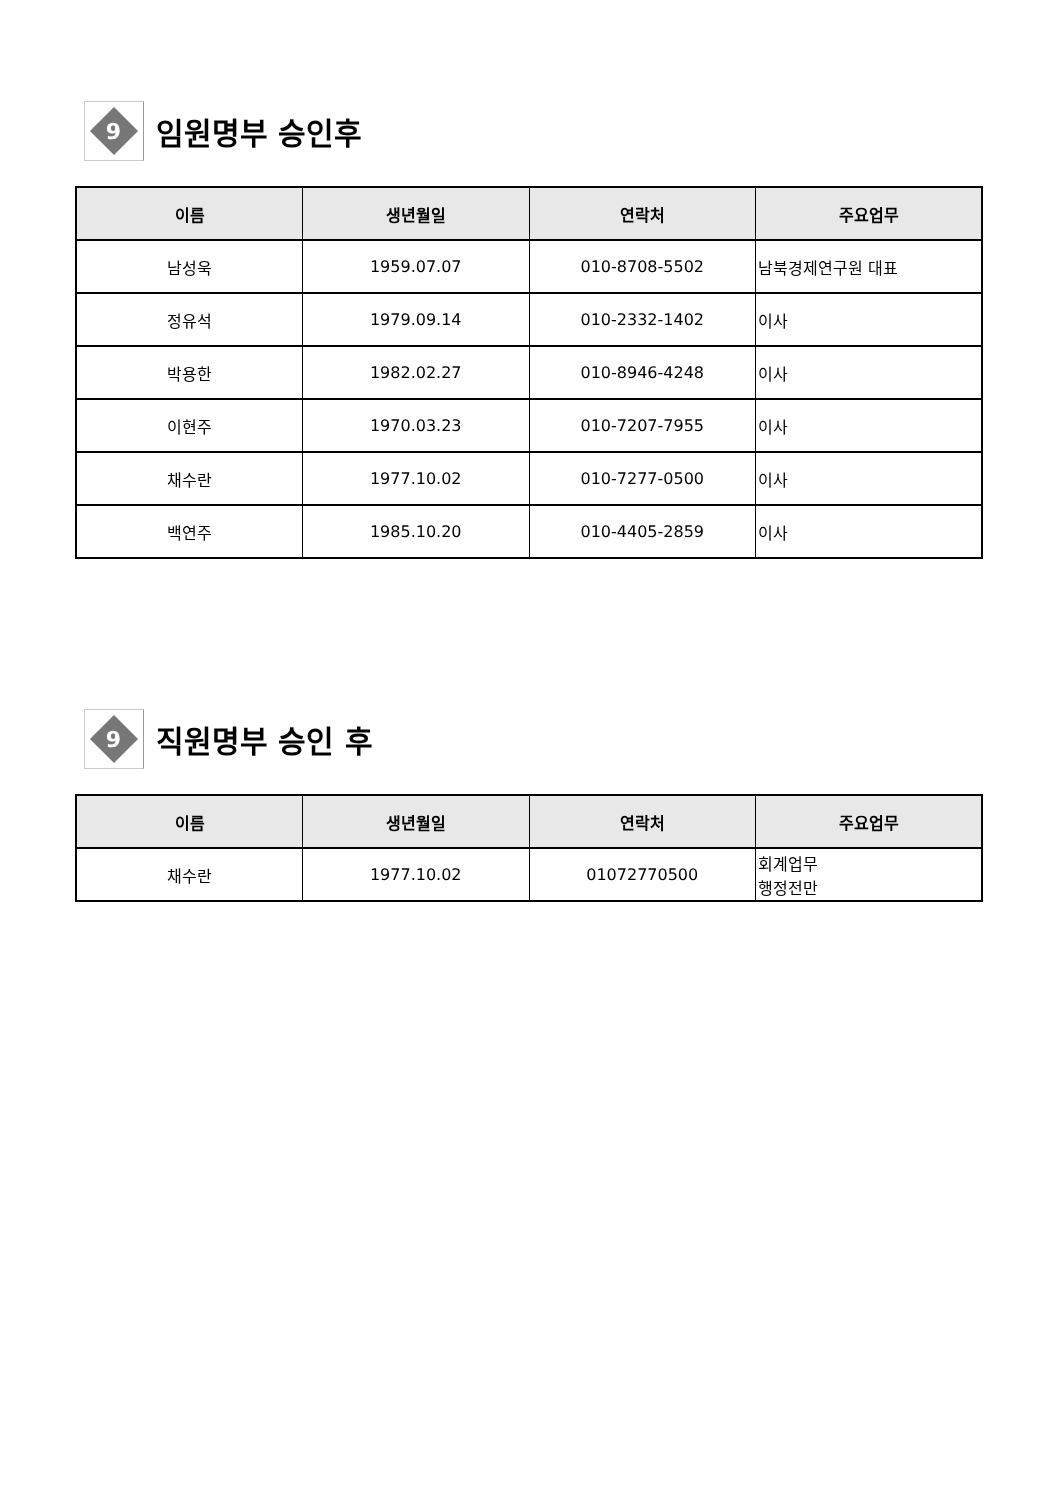9
임원명부 승인후
| 이름 | 생년월일 | 연락처 | 주요업무 |
| --- | --- | --- | --- |
| 남성욱 | 1959.07.07 | 010-8708-5502 | 남북경제연구원 대표 |
| 정유석 | 1979.09.14 | 010-2332-1402 | 이사 |
| 박용한 | 1982.02.27 | 010-8946-4248 | 이사 |
| 이현주 | 1970.03.23 | 010-7207-7955 | 이사 |
| 채수란 | 1977.10.02 | 010-7277-0500 | 이사 |
| 백연주 | 1985.10.20 | 010-4405-2859 | 이사 |
9
직원명부 승인 후
| 이름 | 생년월일 | 연락처 | 주요업무 |
| --- | --- | --- | --- |
| 채수란 | 1977.10.02 | 01072770500 | 회계업무 행정전만 |